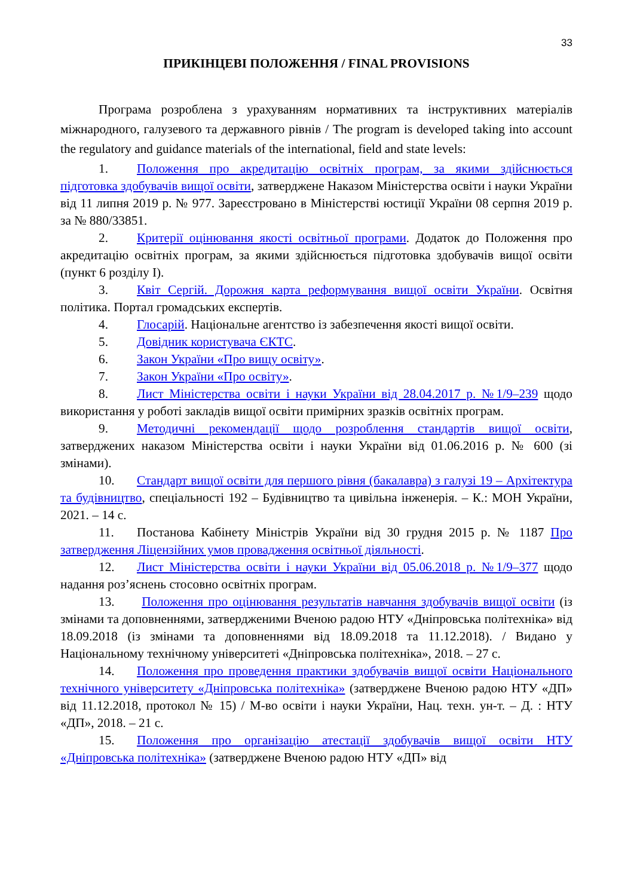33
ПРИКІНЦЕВІ ПОЛОЖЕННЯ / FINAL PROVISIONS
Програма розроблена з урахуванням нормативних та інструктивних матеріалів міжнародного, галузевого та державного рівнів / The program is developed taking into account the regulatory and guidance materials of the international, field and state levels:
1. Положення про акредитацію освітніх програм, за якими здійснюється підготовка здобувачів вищої освіти, затверджене Наказом Міністерства освіти і науки України від 11 липня 2019 р. № 977. Зареєстровано в Міністерстві юстиції України 08 серпня 2019 р. за № 880/33851.
2. Критерії оцінювання якості освітньої програми. Додаток до Положення про акредитацію освітніх програм, за якими здійснюється підготовка здобувачів вищої освіти (пункт 6 розділу I).
3. Квіт Сергій. Дорожня карта реформування вищої освіти України. Освітня політика. Портал громадських експертів.
4. Глосарій. Національне агентство із забезпечення якості вищої освіти.
5. Довідник користувача ЄКТС.
6. Закон України «Про вищу освіту».
7. Закон України «Про освіту».
8. Лист Міністерства освіти і науки України від 28.04.2017 р. №1/9–239 щодо використання у роботі закладів вищої освіти примірних зразків освітніх програм.
9. Методичні рекомендації щодо розроблення стандартів вищої освіти, затверджених наказом Міністерства освіти і науки України від 01.06.2016 р. № 600 (зі змінами).
10. Стандарт вищої освіти для першого рівня (бакалавра) з галузі 19 – Архітектура та будівництво, спеціальності 192 – Будівництво та цивільна інженерія. – К.: МОН України, 2021. – 14 с.
11. Постанова Кабінету Міністрів України від 30 грудня 2015 р. № 1187 Про затвердження Ліцензійних умов провадження освітньої діяльності.
12. Лист Міністерства освіти і науки України від 05.06.2018 р. №1/9–377 щодо надання роз’яснень стосовно освітніх програм.
13. Положення про оцінювання результатів навчання здобувачів вищої освіти (із змінами та доповненнями, затвердженими Вченою радою НТУ «Дніпровська політехніка» від 18.09.2018 (із змінами та доповненнями від 18.09.2018 та 11.12.2018). / Видано у Національному технічному університеті «Дніпровська політехніка», 2018. – 27 с.
14. Положення про проведення практики здобувачів вищої освіти Національного технічного університету «Дніпровська політехніка» (затверджене Вченою радою НТУ «ДП» від 11.12.2018, протокол № 15) / М-во освіти і науки України, Нац. техн. ун-т. – Д. : НТУ «ДП», 2018. – 21 с.
15. Положення про організацію атестації здобувачів вищої освіти НТУ «Дніпровська політехніка» (затверджене Вченою радою НТУ «ДП» від